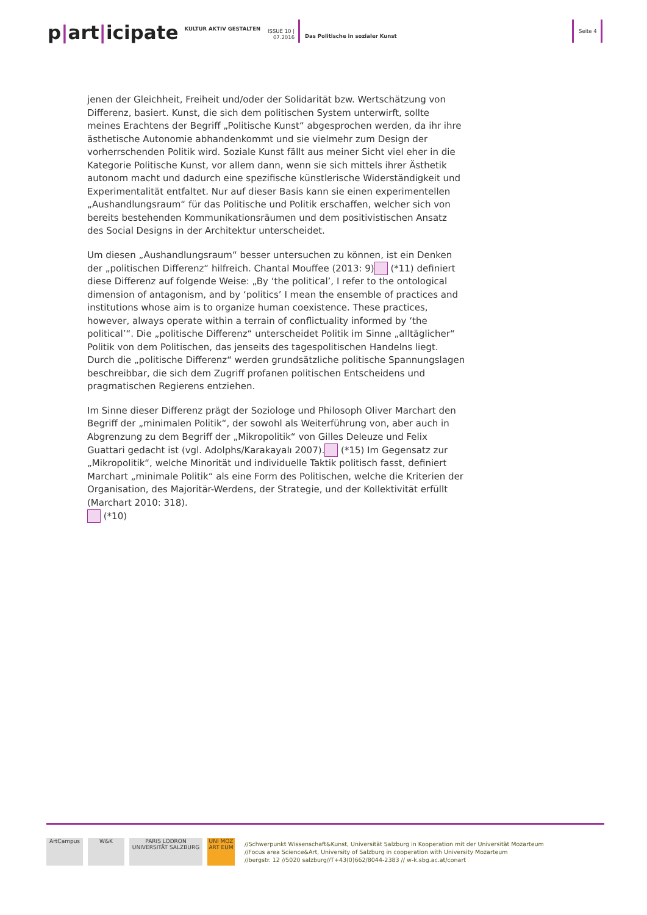p|art|icipate
KULTUR AKTIV GESTALTEN
ISSUE 10 |
07.2016
Das Politische in sozialer Kunst
Seite 4
jenen der Gleichheit, Freiheit und/oder der Solidarität bzw. Wertschätzung von Differenz, basiert. Kunst, die sich dem politischen System unterwirft, sollte meines Erachtens der Begriff „Politische Kunst“ abgesprochen werden, da ihr ihre ästhetische Autonomie abhandenkommt und sie vielmehr zum Design der vorherrschenden Politik wird. Soziale Kunst fällt aus meiner Sicht viel eher in die Kategorie Politische Kunst, vor allem dann, wenn sie sich mittels ihrer Ästhetik autonom macht und dadurch eine spezifische künstlerische Widerständigkeit und Experimentalität entfaltet. Nur auf dieser Basis kann sie einen experimentellen „Aushandlungsraum“ für das Politische und Politik erschaffen, welcher sich von bereits bestehenden Kommunikationsräumen und dem positivistischen Ansatz des Social Designs in der Architektur unterscheidet.
Um diesen „Aushandlungsraum“ besser untersuchen zu können, ist ein Denken der „politischen Differenz“ hilfreich. Chantal Mouffee (2013: 9) (*11) definiert diese Differenz auf folgende Weise: „By ‘the political’, I refer to the ontological dimension of antagonism, and by ‘politics’ I mean the ensemble of practices and institutions whose aim is to organize human coexistence. These practices, however, always operate within a terrain of conflictuality informed by ‘the political’“. Die „politische Differenz“ unterscheidet Politik im Sinne „alltäglicher“ Politik von dem Politischen, das jenseits des tagespolitischen Handelns liegt. Durch die „politische Differenz“ werden grundsätzliche politische Spannungslagen beschreibbar, die sich dem Zugriff profanen politischen Entscheidens und pragmatischen Regierens entziehen.
Im Sinne dieser Differenz prägt der Soziologe und Philosoph Oliver Marchart den Begriff der „minimalen Politik“, der sowohl als Weiterführung von, aber auch in Abgrenzung zu dem Begriff der „Mikropolitik“ von Gilles Deleuze und Felix Guattari gedacht ist (vgl. Adolphs/Karakayalı 2007). (*15) Im Gegensatz zur „Mikropolitik“, welche Minorität und individuelle Taktik politisch fasst, definiert Marchart „minimale Politik“ als eine Form des Politischen, welche die Kriterien der Organisation, des Majoritär-Werdens, der Strategie, und der Kollektivität erfüllt (Marchart 2010: 318).
(*10)
ArtCampus W&K
PARIS LODRON UNIVERSITÄT SALZBURG
UNI MOZ ART EUM
//Schwerpunkt Wissenschaft&Kunst, Universität Salzburg in Kooperation mit der Universität Mozarteum
//Focus area Science&Art, University of Salzburg in cooperation with University Mozarteum
//bergstr. 12 //5020 salzburg//T+43(0)662/8044-2383 // w-k.sbg.ac.at/conart